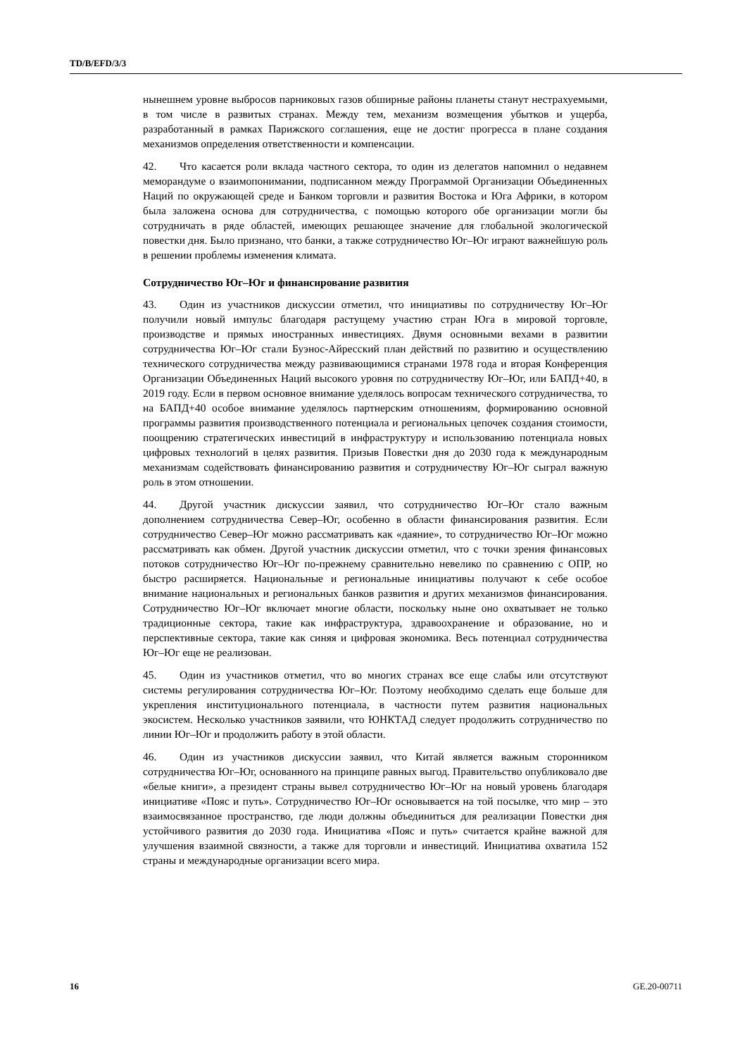TD/B/EFD/3/3
нынешнем уровне выбросов парниковых газов обширные районы планеты станут нестрахуемыми, в том числе в развитых странах. Между тем, механизм возмещения убытков и ущерба, разработанный в рамках Парижского соглашения, еще не достиг прогресса в плане создания механизмов определения ответственности и компенсации.
42. Что касается роли вклада частного сектора, то один из делегатов напомнил о недавнем меморандуме о взаимопонимании, подписанном между Программой Организации Объединенных Наций по окружающей среде и Банком торговли и развития Востока и Юга Африки, в котором была заложена основа для сотрудничества, с помощью которого обе организации могли бы сотрудничать в ряде областей, имеющих решающее значение для глобальной экологической повестки дня. Было признано, что банки, а также сотрудничество Юг–Юг играют важнейшую роль в решении проблемы изменения климата.
Сотрудничество Юг–Юг и финансирование развития
43. Один из участников дискуссии отметил, что инициативы по сотрудничеству Юг–Юг получили новый импульс благодаря растущему участию стран Юга в мировой торговле, производстве и прямых иностранных инвестициях. Двумя основными вехами в развитии сотрудничества Юг–Юг стали Буэнос-Айресский план действий по развитию и осуществлению технического сотрудничества между развивающимися странами 1978 года и вторая Конференция Организации Объединенных Наций высокого уровня по сотрудничеству Юг–Юг, или БАПД+40, в 2019 году. Если в первом основное внимание уделялось вопросам технического сотрудничества, то на БАПД+40 особое внимание уделялось партнерским отношениям, формированию основной программы развития производственного потенциала и региональных цепочек создания стоимости, поощрению стратегических инвестиций в инфраструктуру и использованию потенциала новых цифровых технологий в целях развития. Призыв Повестки дня до 2030 года к международным механизмам содействовать финансированию развития и сотрудничеству Юг–Юг сыграл важную роль в этом отношении.
44. Другой участник дискуссии заявил, что сотрудничество Юг–Юг стало важным дополнением сотрудничества Север–Юг, особенно в области финансирования развития. Если сотрудничество Север–Юг можно рассматривать как «даяние», то сотрудничество Юг–Юг можно рассматривать как обмен. Другой участник дискуссии отметил, что с точки зрения финансовых потоков сотрудничество Юг–Юг по-прежнему сравнительно невелико по сравнению с ОПР, но быстро расширяется. Национальные и региональные инициативы получают к себе особое внимание национальных и региональных банков развития и других механизмов финансирования. Сотрудничество Юг–Юг включает многие области, поскольку ныне оно охватывает не только традиционные сектора, такие как инфраструктура, здравоохранение и образование, но и перспективные сектора, такие как синяя и цифровая экономика. Весь потенциал сотрудничества Юг–Юг еще не реализован.
45. Один из участников отметил, что во многих странах все еще слабы или отсутствуют системы регулирования сотрудничества Юг–Юг. Поэтому необходимо сделать еще больше для укрепления институционального потенциала, в частности путем развития национальных экосистем. Несколько участников заявили, что ЮНКТАД следует продолжить сотрудничество по линии Юг–Юг и продолжить работу в этой области.
46. Один из участников дискуссии заявил, что Китай является важным сторонником сотрудничества Юг–Юг, основанного на принципе равных выгод. Правительство опубликовало две «белые книги», а президент страны вывел сотрудничество Юг–Юг на новый уровень благодаря инициативе «Пояс и путь». Сотрудничество Юг–Юг основывается на той посылке, что мир – это взаимосвязанное пространство, где люди должны объединиться для реализации Повестки дня устойчивого развития до 2030 года. Инициатива «Пояс и путь» считается крайне важной для улучшения взаимной связности, а также для торговли и инвестиций. Инициатива охватила 152 страны и международные организации всего мира.
16 GE.20-00711